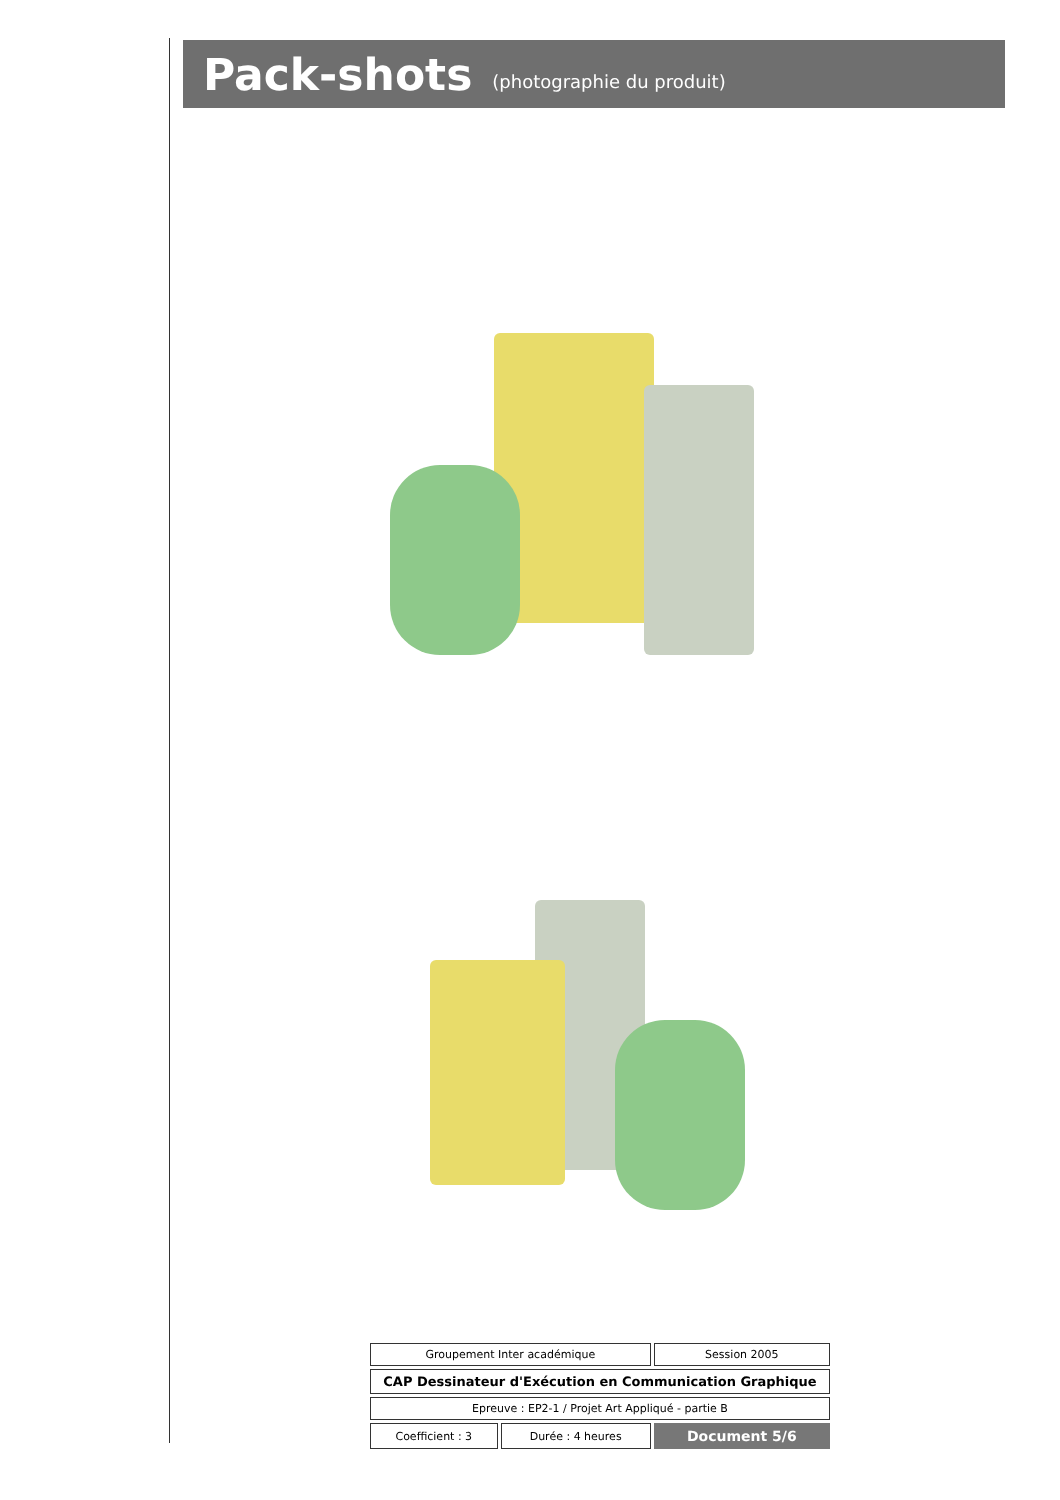Pack-shots (photographie du produit)
| Groupement Inter académique | | Session 2005 |
| CAP Dessinateur d'Exécution en Communication Graphique | | |
| Epreuve : EP2-1 / Projet Art Appliqué - partie B | | |
| Coefficient : 3 | Durée : 4 heures | Document 5/6 |